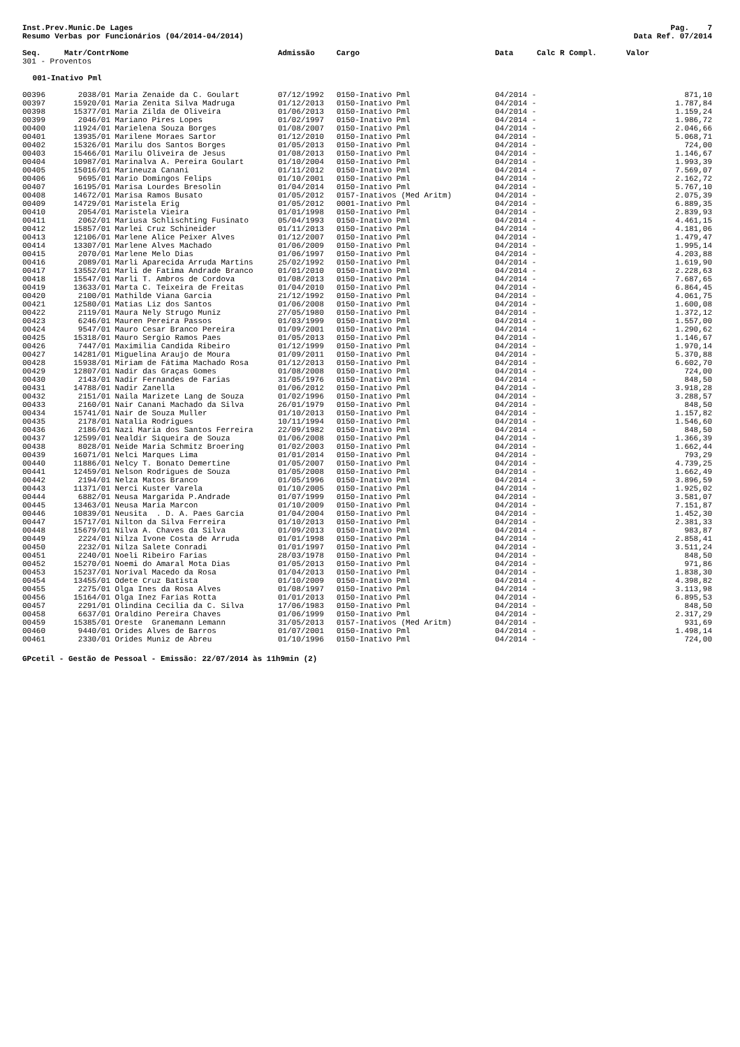Inst.Prev.Munic.De Lages
Resumo Verbas por Funcionários (04/2014-04/2014)
Pag. 7
Data Ref. 07/2014
| Seq. | Matr/Contr | Nome | Admissão | Cargo | Data | Calc R Compl. | Valor |
| --- | --- | --- | --- | --- | --- | --- | --- |
| 301 - Proventos | | | | | | | |
| 001-Inativo Pml | | | | | | | |
| 00396 | 2038/01 | Maria Zenaide da C. Goulart | 07/12/1992 | 0150-Inativo Pml | 04/2014 - | | 871,10 |
| 00397 | 15920/01 | Maria Zenita Silva Madruga | 01/12/2013 | 0150-Inativo Pml | 04/2014 - | | 1.787,84 |
| 00398 | 15377/01 | Maria Zilda de Oliveira | 01/06/2013 | 0150-Inativo Pml | 04/2014 - | | 1.159,24 |
| 00399 | 2046/01 | Mariano Pires Lopes | 01/02/1997 | 0150-Inativo Pml | 04/2014 - | | 1.986,72 |
| 00400 | 11924/01 | Marielena Souza Borges | 01/08/2007 | 0150-Inativo Pml | 04/2014 - | | 2.046,66 |
| 00401 | 13935/01 | Marilene Moraes Sartor | 01/12/2010 | 0150-Inativo Pml | 04/2014 - | | 5.068,71 |
| 00402 | 15326/01 | Marilu dos Santos Borges | 01/05/2013 | 0150-Inativo Pml | 04/2014 - | | 724,00 |
| 00403 | 15466/01 | Marilu Oliveira de Jesus | 01/08/2013 | 0150-Inativo Pml | 04/2014 - | | 1.146,67 |
| 00404 | 10987/01 | Marinalva A. Pereira Goulart | 01/10/2004 | 0150-Inativo Pml | 04/2014 - | | 1.993,39 |
| 00405 | 15016/01 | Marineuza Canani | 01/11/2012 | 0150-Inativo Pml | 04/2014 - | | 7.569,07 |
| 00406 | 9695/01 | Mario Domingos Felips | 01/10/2001 | 0150-Inativo Pml | 04/2014 - | | 2.162,72 |
| 00407 | 16195/01 | Marisa Lourdes Bresolin | 01/04/2014 | 0150-Inativo Pml | 04/2014 - | | 5.767,10 |
| 00408 | 14672/01 | Marisa Ramos Busato | 01/05/2012 | 0157-Inativos (Med Aritm) | 04/2014 - | | 2.075,39 |
| 00409 | 14729/01 | Maristela Erig | 01/05/2012 | 0001-Inativo Pml | 04/2014 - | | 6.889,35 |
| 00410 | 2054/01 | Maristela Vieira | 01/01/1998 | 0150-Inativo Pml | 04/2014 - | | 2.839,93 |
| 00411 | 2062/01 | Mariusa Schlischting Fusinato | 05/04/1993 | 0150-Inativo Pml | 04/2014 - | | 4.461,15 |
| 00412 | 15857/01 | Marlei Cruz Schineider | 01/11/2013 | 0150-Inativo Pml | 04/2014 - | | 4.181,06 |
| 00413 | 12106/01 | Marlene Alice Peixer Alves | 01/12/2007 | 0150-Inativo Pml | 04/2014 - | | 1.479,47 |
| 00414 | 13307/01 | Marlene Alves Machado | 01/06/2009 | 0150-Inativo Pml | 04/2014 - | | 1.995,14 |
| 00415 | 2070/01 | Marlene Melo Dias | 01/06/1997 | 0150-Inativo Pml | 04/2014 - | | 4.203,88 |
| 00416 | 2089/01 | Marli Aparecida Arruda Martins | 25/02/1992 | 0150-Inativo Pml | 04/2014 - | | 1.619,90 |
| 00417 | 13552/01 | Marli de Fatima Andrade Branco | 01/01/2010 | 0150-Inativo Pml | 04/2014 - | | 2.228,63 |
| 00418 | 15547/01 | Marli T. Ambros de Cordova | 01/08/2013 | 0150-Inativo Pml | 04/2014 - | | 7.687,65 |
| 00419 | 13633/01 | Marta C. Teixeira de Freitas | 01/04/2010 | 0150-Inativo Pml | 04/2014 - | | 6.864,45 |
| 00420 | 2100/01 | Mathilde Viana Garcia | 21/12/1992 | 0150-Inativo Pml | 04/2014 - | | 4.061,75 |
| 00421 | 12580/01 | Matias Liz dos Santos | 01/06/2008 | 0150-Inativo Pml | 04/2014 - | | 1.600,08 |
| 00422 | 2119/01 | Maura Nely Strugo Muniz | 27/05/1980 | 0150-Inativo Pml | 04/2014 - | | 1.372,12 |
| 00423 | 6246/01 | Mauren Pereira Passos | 01/03/1999 | 0150-Inativo Pml | 04/2014 - | | 1.557,00 |
| 00424 | 9547/01 | Mauro Cesar Branco Pereira | 01/09/2001 | 0150-Inativo Pml | 04/2014 - | | 1.290,62 |
| 00425 | 15318/01 | Mauro Sergio Ramos Paes | 01/05/2013 | 0150-Inativo Pml | 04/2014 - | | 1.146,67 |
| 00426 | 7447/01 | Maximilia Candida Ribeiro | 01/12/1999 | 0150-Inativo Pml | 04/2014 - | | 1.970,14 |
| 00427 | 14281/01 | Miguelina Araujo de Moura | 01/09/2011 | 0150-Inativo Pml | 04/2014 - | | 5.370,88 |
| 00428 | 15938/01 | Miriam de Fátima Machado Rosa | 01/12/2013 | 0150-Inativo Pml | 04/2014 - | | 6.602,70 |
| 00429 | 12807/01 | Nadir das Graças Gomes | 01/08/2008 | 0150-Inativo Pml | 04/2014 - | | 724,00 |
| 00430 | 2143/01 | Nadir Fernandes de Farias | 31/05/1976 | 0150-Inativo Pml | 04/2014 - | | 848,50 |
| 00431 | 14788/01 | Nadir Zanella | 01/06/2012 | 0150-Inativo Pml | 04/2014 - | | 3.918,28 |
| 00432 | 2151/01 | Naila Marizete Lang de Souza | 01/02/1996 | 0150-Inativo Pml | 04/2014 - | | 3.288,57 |
| 00433 | 2160/01 | Nair Canani Machado da Silva | 26/01/1979 | 0150-Inativo Pml | 04/2014 - | | 848,50 |
| 00434 | 15741/01 | Nair de Souza Muller | 01/10/2013 | 0150-Inativo Pml | 04/2014 - | | 1.157,82 |
| 00435 | 2178/01 | Natalia Rodrigues | 10/11/1994 | 0150-Inativo Pml | 04/2014 - | | 1.546,60 |
| 00436 | 2186/01 | Nazi Maria dos Santos Ferreira | 22/09/1982 | 0150-Inativo Pml | 04/2014 - | | 848,50 |
| 00437 | 12599/01 | Nealdir Siqueira de Souza | 01/06/2008 | 0150-Inativo Pml | 04/2014 - | | 1.366,39 |
| 00438 | 8028/01 | Neide Maria Schmitz Broering | 01/02/2003 | 0150-Inativo Pml | 04/2014 - | | 1.662,44 |
| 00439 | 16071/01 | Nelci Marques Lima | 01/01/2014 | 0150-Inativo Pml | 04/2014 - | | 793,29 |
| 00440 | 11886/01 | Nelcy T. Bonato Demertine | 01/05/2007 | 0150-Inativo Pml | 04/2014 - | | 4.739,25 |
| 00441 | 12459/01 | Nelson Rodrigues de Souza | 01/05/2008 | 0150-Inativo Pml | 04/2014 - | | 1.662,49 |
| 00442 | 2194/01 | Nelza Matos Branco | 01/05/1996 | 0150-Inativo Pml | 04/2014 - | | 3.896,59 |
| 00443 | 11371/01 | Nerci Kuster Varela | 01/10/2005 | 0150-Inativo Pml | 04/2014 - | | 1.925,02 |
| 00444 | 6882/01 | Neusa Margarida P.Andrade | 01/07/1999 | 0150-Inativo Pml | 04/2014 - | | 3.581,07 |
| 00445 | 13463/01 | Neusa Maria Marcon | 01/10/2009 | 0150-Inativo Pml | 04/2014 - | | 7.151,87 |
| 00446 | 10839/01 | Neusita . D. A. Paes Garcia | 01/04/2004 | 0150-Inativo Pml | 04/2014 - | | 1.452,30 |
| 00447 | 15717/01 | Nilton da Silva Ferreira | 01/10/2013 | 0150-Inativo Pml | 04/2014 - | | 2.381,33 |
| 00448 | 15679/01 | Nilva A. Chaves da Silva | 01/09/2013 | 0150-Inativo Pml | 04/2014 - | | 983,87 |
| 00449 | 2224/01 | Nilza Ivone Costa de Arruda | 01/01/1998 | 0150-Inativo Pml | 04/2014 - | | 2.858,41 |
| 00450 | 2232/01 | Nilza Salete Conradi | 01/01/1997 | 0150-Inativo Pml | 04/2014 - | | 3.511,24 |
| 00451 | 2240/01 | Noeli Ribeiro Farias | 28/03/1978 | 0150-Inativo Pml | 04/2014 - | | 848,50 |
| 00452 | 15270/01 | Noemi do Amaral Mota Dias | 01/05/2013 | 0150-Inativo Pml | 04/2014 - | | 971,86 |
| 00453 | 15237/01 | Norival Macedo da Rosa | 01/04/2013 | 0150-Inativo Pml | 04/2014 - | | 1.838,30 |
| 00454 | 13455/01 | Odete Cruz Batista | 01/10/2009 | 0150-Inativo Pml | 04/2014 - | | 4.398,82 |
| 00455 | 2275/01 | Olga Ines da Rosa Alves | 01/08/1997 | 0150-Inativo Pml | 04/2014 - | | 3.113,98 |
| 00456 | 15164/01 | Olga Inez Farias Rotta | 01/01/2013 | 0150-Inativo Pml | 04/2014 - | | 6.895,53 |
| 00457 | 2291/01 | Olindina Cecilia da C. Silva | 17/06/1983 | 0150-Inativo Pml | 04/2014 - | | 848,50 |
| 00458 | 6637/01 | Oraldino Pereira Chaves | 01/06/1999 | 0150-Inativo Pml | 04/2014 - | | 2.317,29 |
| 00459 | 15385/01 | Oreste Granemann Lemann | 31/05/2013 | 0157-Inativos (Med Aritm) | 04/2014 - | | 931,69 |
| 00460 | 9440/01 | Orides Alves de Barros | 01/07/2001 | 0150-Inativo Pml | 04/2014 - | | 1.498,14 |
| 00461 | 2330/01 | Orides Muniz de Abreu | 01/10/1996 | 0150-Inativo Pml | 04/2014 - | | 724,00 |
GPcetil - Gestão de Pessoal - Emissão: 22/07/2014 às 11h9min (2)